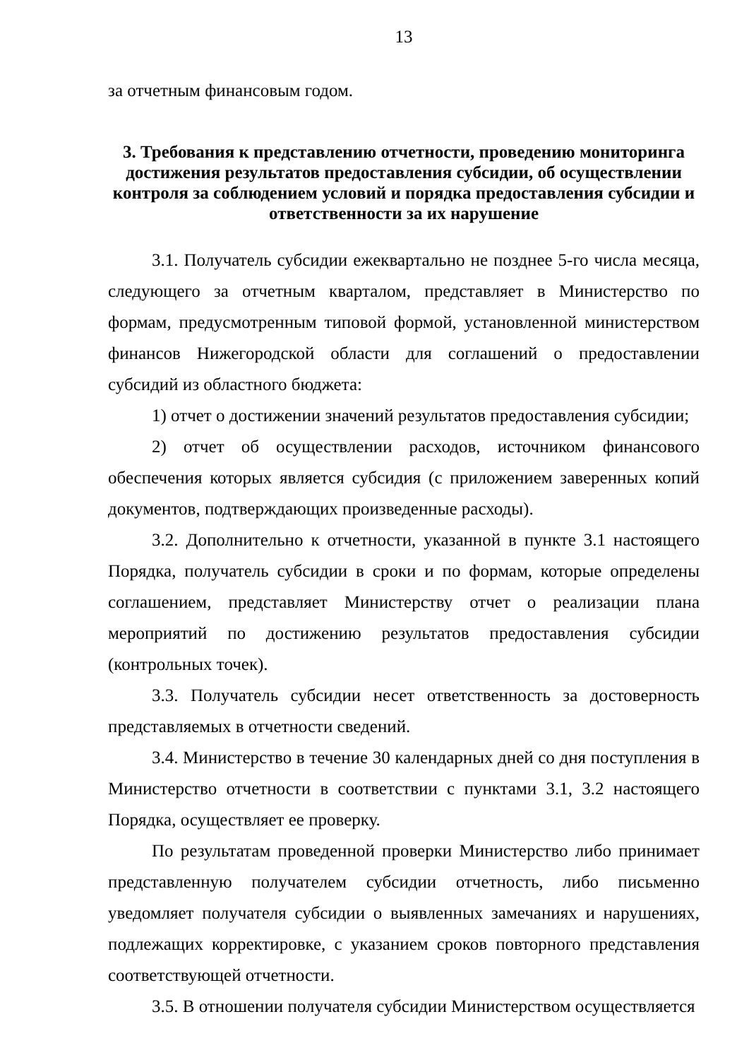13
за отчетным финансовым годом.
3. Требования к представлению отчетности, проведению мониторинга достижения результатов предоставления субсидии, об осуществлении контроля за соблюдением условий и порядка предоставления субсидии и ответственности за их нарушение
3.1. Получатель субсидии ежеквартально не позднее 5-го числа месяца, следующего за отчетным кварталом, представляет в Министерство по формам, предусмотренным типовой формой, установленной министерством финансов Нижегородской области для соглашений о предоставлении субсидий из областного бюджета:
1) отчет о достижении значений результатов предоставления субсидии;
2) отчет об осуществлении расходов, источником финансового обеспечения которых является субсидия (с приложением заверенных копий документов, подтверждающих произведенные расходы).
3.2. Дополнительно к отчетности, указанной в пункте 3.1 настоящего Порядка, получатель субсидии в сроки и по формам, которые определены соглашением, представляет Министерству отчет о реализации плана мероприятий по достижению результатов предоставления субсидии (контрольных точек).
3.3. Получатель субсидии несет ответственность за достоверность представляемых в отчетности сведений.
3.4. Министерство в течение 30 календарных дней со дня поступления в Министерство отчетности в соответствии с пунктами 3.1, 3.2 настоящего Порядка, осуществляет ее проверку.
По результатам проведенной проверки Министерство либо принимает представленную получателем субсидии отчетность, либо письменно уведомляет получателя субсидии о выявленных замечаниях и нарушениях, подлежащих корректировке, с указанием сроков повторного представления соответствующей отчетности.
3.5. В отношении получателя субсидии Министерством осуществляется